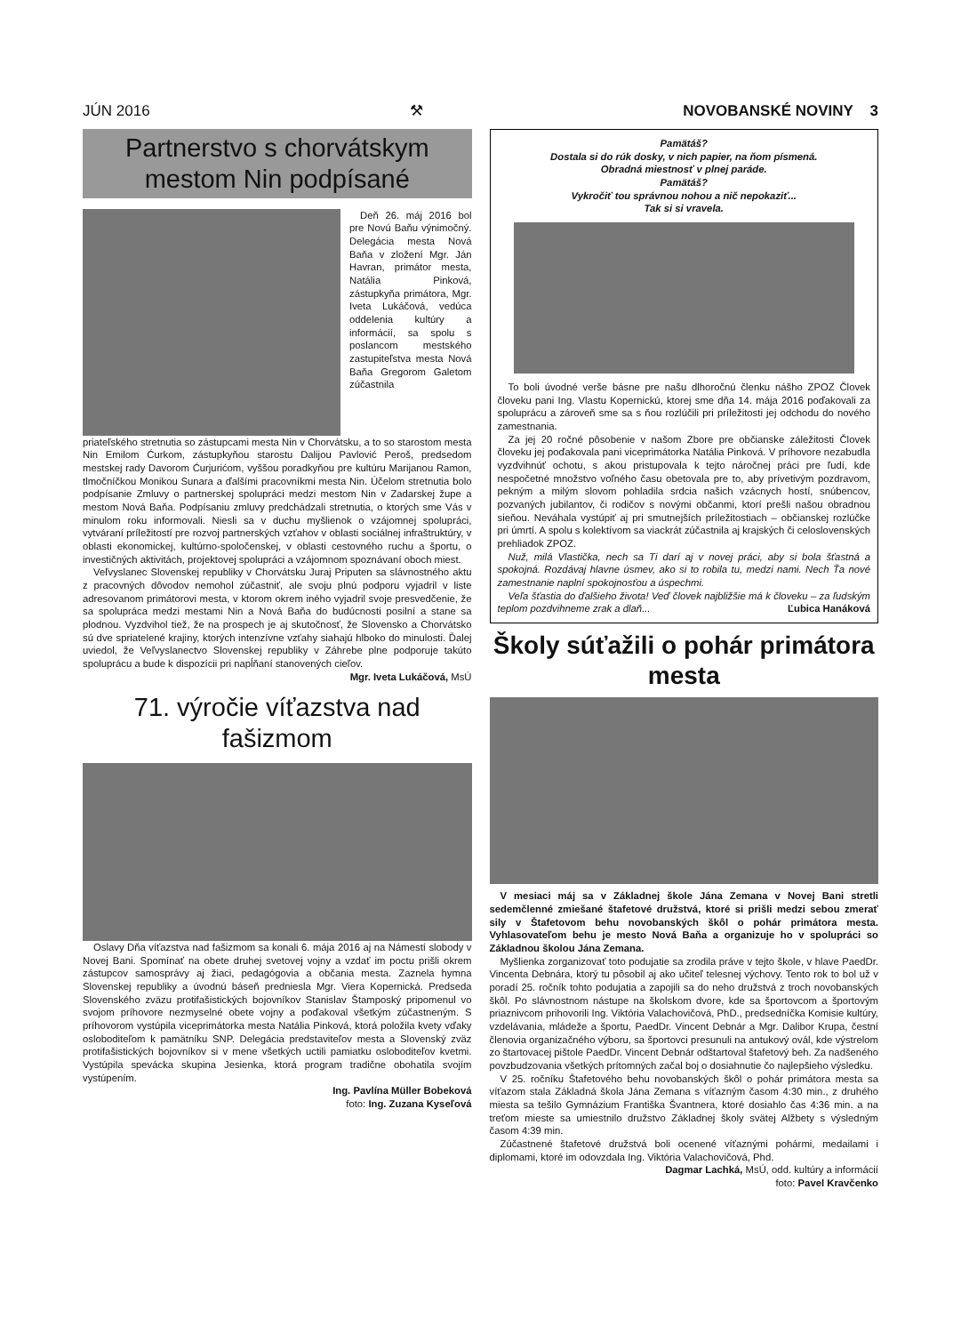JÚN 2016 ⚒ NOVOBANSKÉ NOVINY 3
Partnerstvo s chorvátskym mestom Nin podpísané
Deň 26. máj 2016 bol pre Novú Baňu výnimočný. Delegácia mesta Nová Baňa v zložení Mgr. Ján Havran, primátor mesta, Natália Pinková, zástupkyňa primátora, Mgr. Iveta Lukáčová, vedúca oddelenia kultúry a informácií, sa spolu s poslancom mestského zastupiteľstva mesta Nová Baňa Gregorom Galetom zúčastnila
priateľského stretnutia so zástupcami mesta Nin v Chorvátsku, a to so starostom mesta Nin Emilom Ćurkom, zástupkyňou starostu Dalijou Pavlović Peroš, predsedom mestskej rady Davorom Ćurjurićom, vyššou poradkyňou pre kultúru Marijanou Ramon, tlmočníčkou Monikou Sunara a ďalšími pracovníkmi mesta Nin. Účelom stretnutia bolo podpísanie Zmluvy o partnerskej spolupráci medzi mestom Nin v Zadarskej župe a mestom Nová Baňa. Podpísaniu zmluvy predchádzali stretnutia, o ktorých sme Vás v minulom roku informovali. Niesli sa v duchu myšlienok o vzájomnej spolupráci, vytváraní príležitostí pre rozvoj partnerských vzťahov v oblasti sociálnej infraštruktúry, v oblasti ekonomickej, kultúrno-spoločenskej, v oblasti cestovného ruchu a športu, o investičných aktivitách, projektovej spolupráci a vzájomnom spoznávaní oboch miest.
Veľvyslanec Slovenskej republiky v Chorvátsku Juraj Priputen sa slávnostného aktu z pracovných dôvodov nemohol zúčastniť, ale svoju plnú podporu vyjadril v liste adresovanom primátorovi mesta, v ktorom okrem iného vyjadril svoje presvedčenie, že sa spolupráca medzi mestami Nin a Nová Baňa do budúcnosti posilní a stane sa plodnou. Vyzdvihol tiež, že na prospech je aj skutočnosť, že Slovensko a Chorvátsko sú dve spriatelené krajiny, ktorých intenzívne vzťahy siahajú hlboko do minulosti. Ďalej uviedol, že Veľvyslanectvo Slovenskej republiky v Záhrebe plne podporuje takúto spoluprácu a bude k dispozícii pri napĺňaní stanovených cieľov.
Mgr. Iveta Lukáčová, MsÚ
71. výročie víťazstva nad fašizmom
Oslavy Dňa víťazstva nad fašizmom sa konali 6. mája 2016 aj na Námestí slobody v Novej Bani. Spomínať na obete druhej svetovej vojny a vzdať im poctu prišli okrem zástupcov samosprávy aj žiaci, pedagógovia a občania mesta. Zaznela hymna Slovenskej republiky a úvodnú báseň predniesla Mgr. Viera Kopernická. Predseda Slovenského zväzu protifašistických bojovníkov Stanislav Štamposký pripomenul vo svojom príhovore nezmyselné obete vojny a poďakoval všetkým zúčastneným. S príhovorom vystúpila viceprimátorka mesta Natália Pinková, ktorá položila kvety vďaky osloboditeľom k pamätníku SNP. Delegácia predstaviteľov mesta a Slovenský zväz protifašistických bojovníkov si v mene všetkých uctili pamiatku osloboditeľov kvetmi. Vystúpila spevácka skupina Jesienka, ktorá program tradične obohatila svojím vystúpením.
Ing. Pavlína Müller Bobeková
foto: Ing. Zuzana Kyseľová
Pamätáš?
Dostala si do rúk dosky, v nich papier, na ňom písmená.
Obradná miestnosť v plnej paráde.
Pamätáš?
Vykročiť tou správnou nohou a nič nepokaziť...
Tak si si vravela.
To boli úvodné verše básne pre našu dlhoročnú členku nášho ZPOZ Človek človeku pani Ing. Vlastu Kopernickú, ktorej sme dňa 14. mája 2016 poďakovali za spoluprácu a zároveň sme sa s ňou rozlúčili pri príležitosti jej odchodu do nového zamestnania.
Za jej 20 ročné pôsobenie v našom Zbore pre občianske záležitosti Človek človeku jej poďakovala pani viceprimátorka Natália Pinková. V príhovore nezabudla vyzdvihnúť ochotu, s akou pristupovala k tejto náročnej práci pre ľudí, kde nespočetné množstvo voľného času obetovala pre to, aby prívetivým pozdravom, pekným a milým slovom pohladila srdcia našich vzácnych hostí, snúbencov, pozvaných jubilantov, či rodičov s novými občanmi, ktorí prešli našou obradnou sieňou. Neváhala vystúpiť aj pri smutnejších príležitostiach – občianskej rozlúčke pri úmrtí. A spolu s kolektívom sa viackrát zúčastnila aj krajských či celoslovenských prehliadok ZPOZ.
Nuž, milá Vlastička, nech sa Ti darí aj v novej práci, aby si bola šťastná a spokojná. Rozdávaj hlavne úsmev, ako si to robila tu, medzi nami. Nech Ťa nové zamestnanie naplní spokojnosťou a úspechmi.
Veľa šťastia do ďalšieho života! Veď človek najbližšie má k človeku – za ľudským teplom pozdvihneme zrak a dlaň... Ľubica Hanáková
Školy súťažili o pohár primátora mesta
V mesiaci máj sa v Základnej škole Jána Zemana v Novej Bani stretli sedemčlenné zmiešané štafetové družstvá, ktoré si prišli medzi sebou zmerať sily v Štafetovom behu novobanských škôl o pohár primátora mesta. Vyhlasovateľom behu je mesto Nová Baňa a organizuje ho v spolupráci so Základnou školou Jána Zemana.
Myšlienka zorganizovať toto podujatie sa zrodila práve v tejto škole, v hlave PaedDr. Vincenta Debnára, ktorý tu pôsobil aj ako učiteľ telesnej výchovy. Tento rok to bol už v poradí 25. ročník tohto podujatia a zapojili sa do neho družstvá z troch novobanských škôl. Po slávnostnom nástupe na školskom dvore, kde sa športovcom a športovým priaznivcom prihovorili Ing. Viktória Valachovičová, PhD., predsedníčka Komisie kultúry, vzdelávania, mládeže a športu, PaedDr. Vincent Debnár a Mgr. Dalibor Krupa, čestní členovia organizačného výboru, sa športovci presunuli na antukový ovál, kde výstrelom zo štartovacej pištole PaedDr. Vincent Debnár odštartoval štafetový beh. Za nadšeného povzbudzovania všetkých prítomných začal boj o dosiahnutie čo najlepšieho výsledku.
V 25. ročníku Štafetového behu novobanských škôl o pohár primátora mesta sa víťazom stala Základná škola Jána Zemana s víťazným časom 4:30 min., z druhého miesta sa tešilo Gymnázium Františka Švantnera, ktoré dosiahlo čas 4:36 min. a na treťom mieste sa umiestnilo družstvo Základnej školy svätej Alžbety s výsledným časom 4:39 min.
Zúčastnené štafetové družstvá boli ocenené víťaznými pohármi, medailami i diplomami, ktoré im odovzdala Ing. Viktória Valachovičová, Phd.
Dagmar Lachká, MsÚ, odd. kultúry a informácií
foto: Pavel Kravčenko